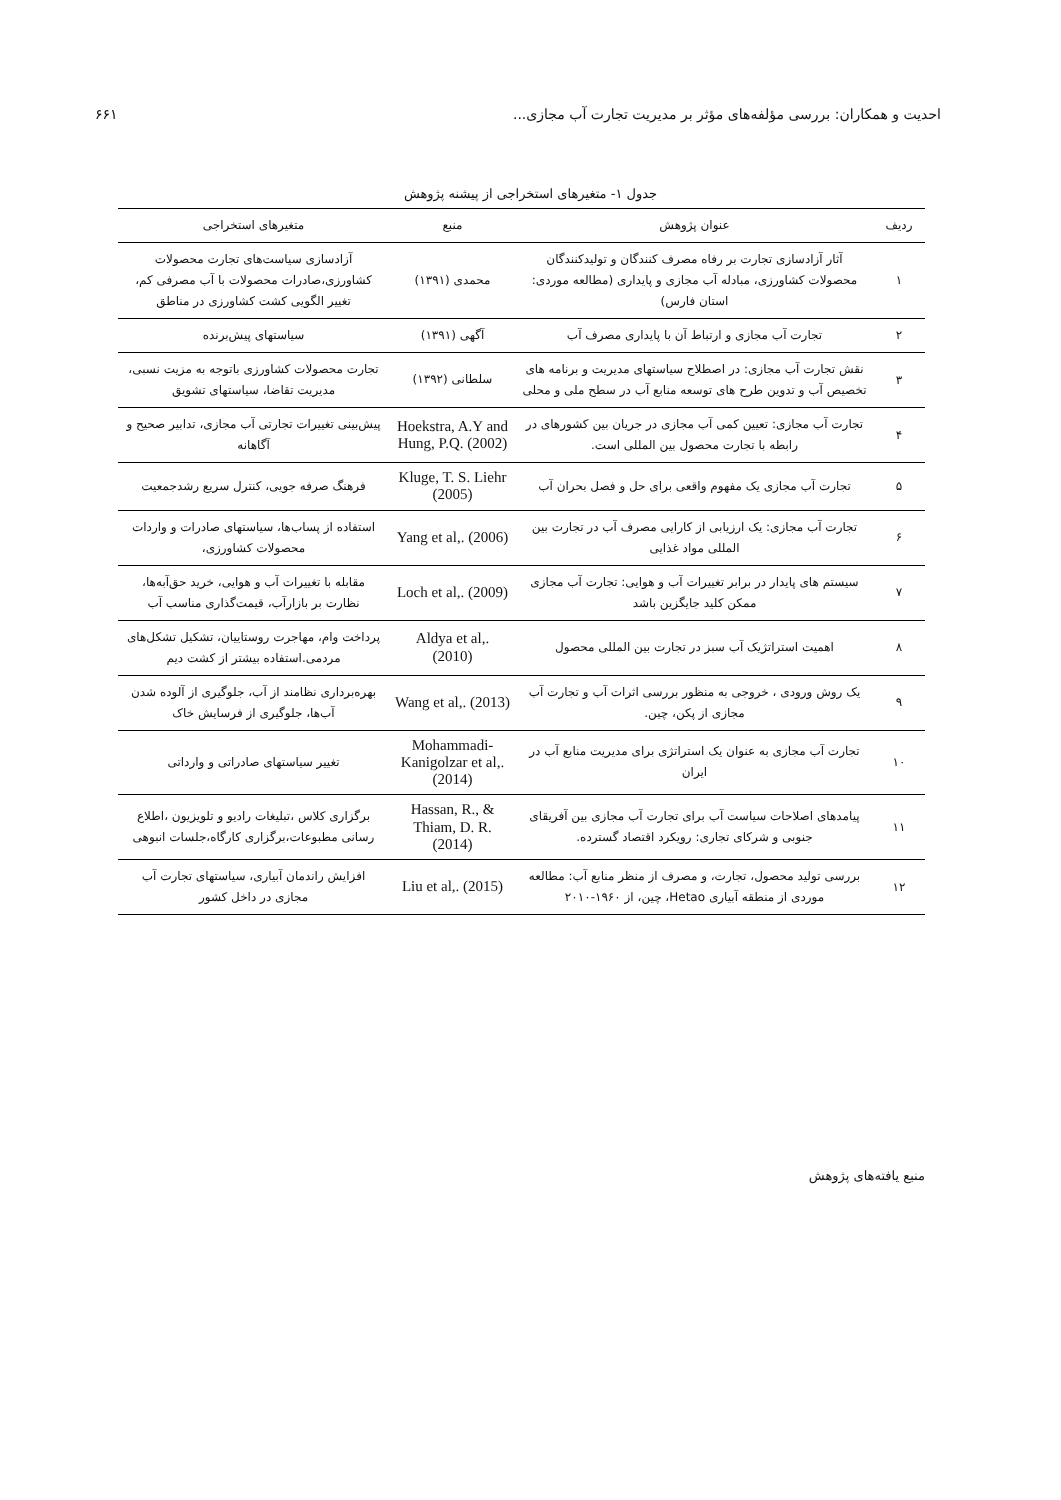احدیت و همکاران: بررسی مؤلفه‌های مؤثر بر مدیریت تجارت آب مجازی... ۶۶۱
جدول ۱- متغیرهای استخراجی از پیشنه پژوهش
| ردیف | عنوان پژوهش | منبع | متغیرهای استخراجی |
| --- | --- | --- | --- |
| ۱ | آثار آزادسازی تجارت بر رفاه مصرف کنندگان و تولیدکنندگان محصولات کشاورزی، مبادله آب مجازی و پایداری (مطالعه موردی: استان فارس) | محمدی (۱۳۹۱) | آزادسازی سیاست‌های تجارت محصولات کشاورزی،صادرات محصولات با آب مصرفی کم، تغییر الگویی کشت کشاورزی در مناطق |
| ۲ | تجارت آب مجازی و ارتباط آن با پایداری مصرف آب | آگهی (۱۳۹۱) | سیاستهای پیش‌برنده |
| ۳ | نقش تجارت آب مجازی: در اصطلاح سیاستهای مدیریت و برنامه های تخصیص آب و تدوین طرح های توسعه منابع آب در سطح ملی و محلی | سلطانی (۱۳۹۲) | تجارت محصولات کشاورزی باتوجه به مزیت نسبی، مدیریت تقاضا، سیاستهای تشویق |
| ۴ | تجارت آب مجازی: تعیین کمی آب مجازی در جریان بین کشورهای در رابطه با تجارت محصول بین المللی است. | Hoekstra, A.Y and Hung, P.Q. (2002) | پیش‌بینی تغییرات تجارتی آب مجازی، تدابیر صحیح و آگاهانه |
| ۵ | تجارت آب مجازی یک مفهوم واقعی برای حل و فصل بحران آب | Kluge, T. S. Liehr (2005) | فرهنگ صرفه جویی، کنترل سریع رشدجمعیت |
| ۶ | تجارت آب مجازی: یک ارزیابی از کارایی مصرف آب در تجارت بین المللی مواد غذایی | Yang et al,. (2006) | استفاده از پساب‌ها، سیاستهای صادرات و واردات محصولات کشاورزی، |
| ۷ | سیستم های پایدار در برابر تغییرات آب و هوایی: تجارت آب مجازی ممکن کلید جایگزین باشد | Loch et al,. (2009) | مقابله با تغییرات آب و هوایی، خرید حق‌آبه‌ها، نظارت بر بازارآب، قیمت‌گذاری مناسب آب |
| ۸ | اهمیت استراتژیک آب سبز در تجارت بین المللی محصول | Aldya et al,. (2010) | پرداخت وام، مهاجرت روستاییان، تشکیل تشکل‌های مردمی.استفاده بیشتر از کشت دیم |
| ۹ | یک روش ورودی ، خروجی به منظور بررسی اثرات آب و تجارت آب مجازی از پکن، چین. | Wang et al,. (2013) | بهره‌برداری نظامند از آب، جلوگیری از آلوده شدن آب‌ها، جلوگیری از فرسایش خاک |
| ۱۰ | تجارت آب مجازی به عنوان یک استراتژی برای مدیریت منابع آب در ایران | Mohammadi-Kanigolzar et al,. (2014) | تغییر سیاستهای صادراتی و وارداتی |
| ۱۱ | پیامدهای اصلاحات سیاست آب برای تجارت آب مجازی بین آفریقای جنوبی و شرکای تجاری: رویکرد اقتصاد گسترده. | Hassan, R., & Thiam, D. R. (2014) | برگزاری کلاس ،تبلیغات رادیو و تلویزیون ،اطلاع رسانی مطبوعات،برگزاری کارگاه،جلسات انبوهی |
| ۱۲ | بررسی تولید محصول، تجارت، و مصرف از منظر منابع آب: مطالعه موردی از منطقه آبیاری Hetao، چین، از ۱۹۶۰-۲۰۱۰ | Liu et al,. (2015) | افزایش راندمان آبیاری، سیاستهای تجارت آب مجازی در داخل کشور |
منبع یافته‌های پژوهش